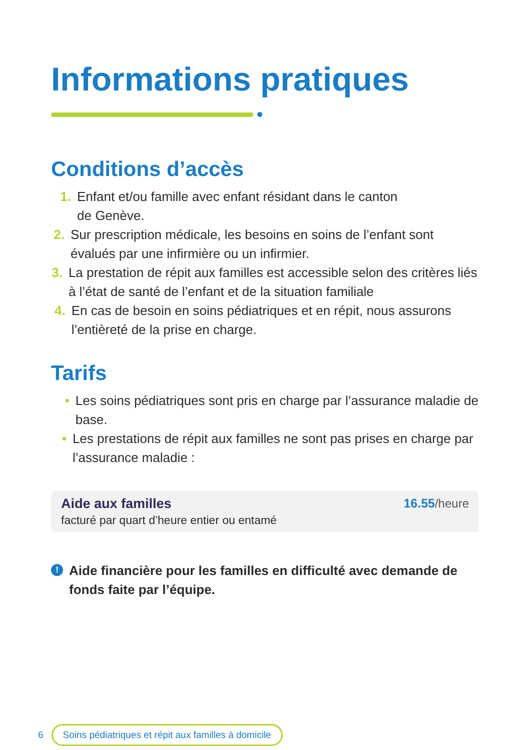Informations pratiques
Conditions d’accès
1. Enfant et/ou famille avec enfant résidant dans le canton
de Genève.
2. Sur prescription médicale, les besoins en soins de l’enfant sont évalués par une infirmière ou un infirmier.
3. La prestation de répit aux familles est accessible selon des critères liés à l’état de santé de l’enfant et de la situation familiale
4. En cas de besoin en soins pédiatriques et en répit, nous assurons l’entièreté de la prise en charge.
Tarifs
• Les soins pédiatriques sont pris en charge par l’assurance maladie de base.
• Les prestations de répit aux familles ne sont pas prises en charge par l’assurance maladie :
Aide aux familles
facturé par quart d’heure entier ou entamé
16.55/heure
! Aide financière pour les familles en difficulté avec demande de fonds faite par l’équipe.
6 Soins pédiatriques et répit aux familles à domicile